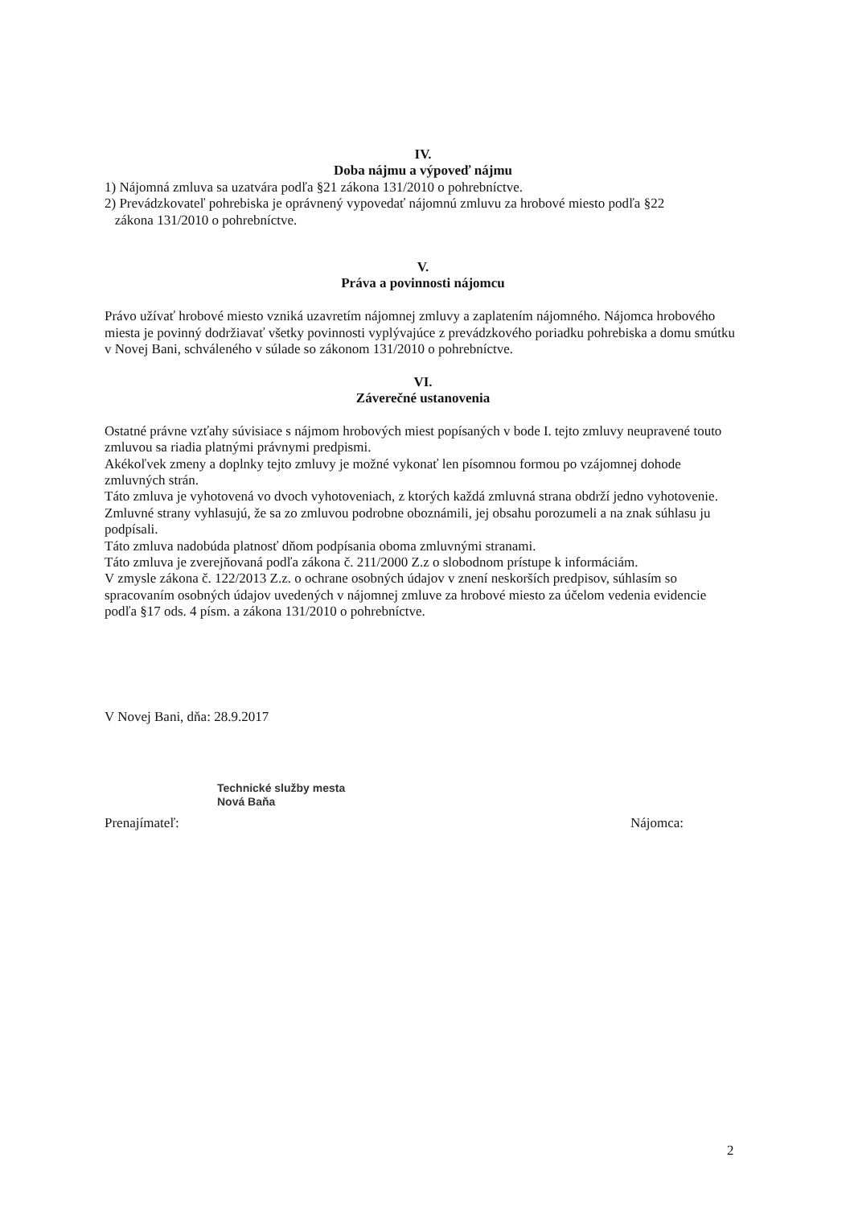IV.
Doba nájmu a výpoveď nájmu
1) Nájomná zmluva sa uzatvára podľa §21 zákona 131/2010 o pohrebníctve.
2) Prevádzkovateľ pohrebiska je oprávnený vypovedať nájomnú zmluvu za hrobové miesto podľa §22
zákona 131/2010 o pohrebníctve.
V.
Práva a povinnosti nájomcu
Právo užívať hrobové miesto vzniká uzavretím nájomnej zmluvy a zaplatením nájomného. Nájomca hrobového miesta je povinný dodržiavať všetky povinnosti vyplývajúce z prevádzkového poriadku pohrebiska a domu smútku v Novej Bani, schváleného v súlade so zákonom 131/2010 o pohrebníctve.
VI.
Záverečné ustanovenia
Ostatné právne vzťahy súvisiace s nájmom hrobových miest popísaných v bode I. tejto zmluvy neupravené touto zmluvou sa riadia platnými právnymi predpismi.
Akékoľvek zmeny a doplnky tejto zmluvy je možné vykonať len písomnou formou po vzájomnej dohode zmluvných strán.
Táto zmluva je vyhotovená vo dvoch vyhotoveniach, z ktorých každá zmluvná strana obdrží jedno vyhotovenie.
Zmluvné strany vyhlasujú, že sa zo zmluvou podrobne oboznámili, jej obsahu porozumeli a na znak súhlasu ju podpísali.
Táto zmluva nadobúda platnosť dňom podpísania oboma zmluvnými stranami.
Táto zmluva je zverejňovaná podľa zákona č. 211/2000 Z.z o slobodnom prístupe k informáciám.
V zmysle zákona č. 122/2013 Z.z. o ochrane osobných údajov v znení neskorších predpisov, súhlasím so spracovaním osobných údajov uvedených v nájomnej zmluve za hrobové miesto za účelom vedenia evidencie podľa §17 ods. 4 písm. a zákona 131/2010 o pohrebníctve.
V Novej Bani, dňa: 28.9.2017
Technické služby mesta
Nová Baňa
Prenajímateľ: Nájomca:
2